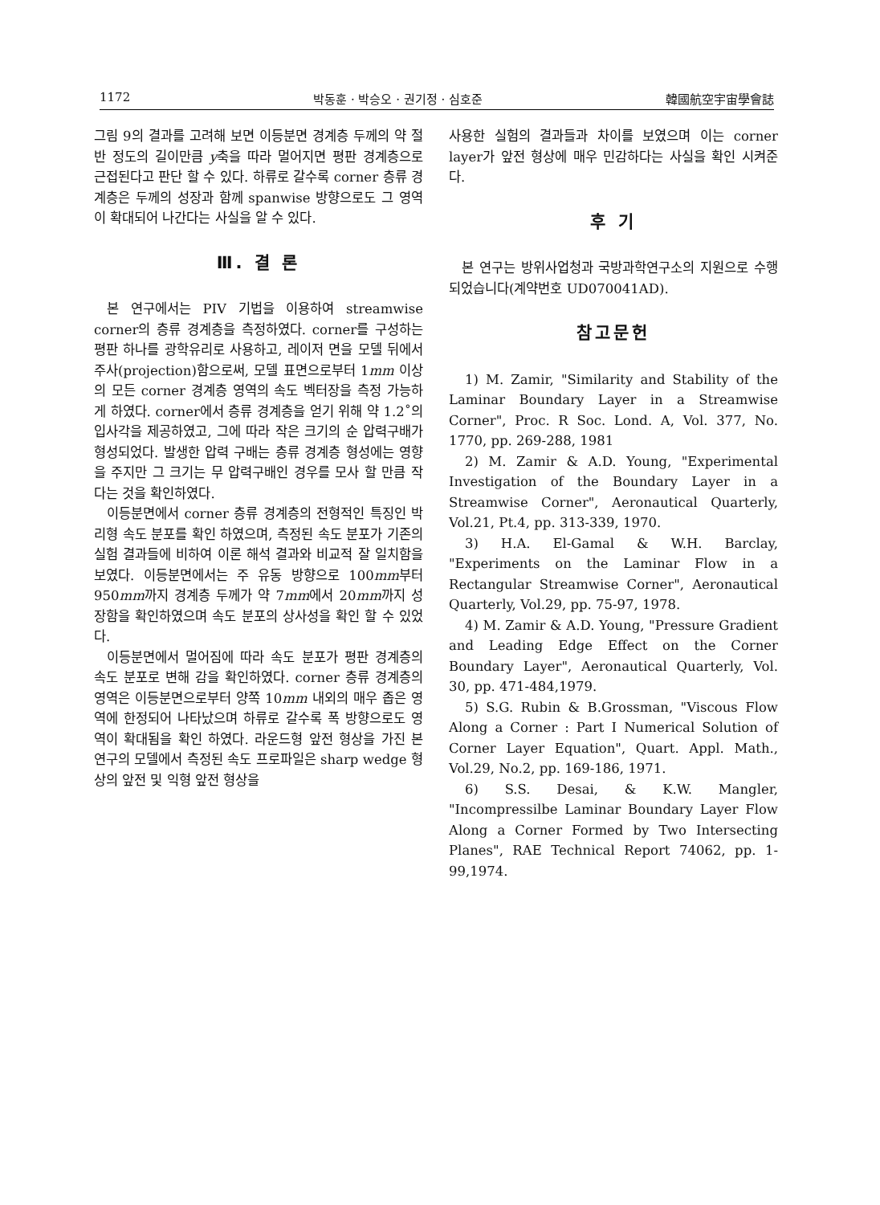1172 박동훈 · 박승오 · 권기정 · 심호준 韓國航空宇宙學會誌
그림 9의 결과를 고려해 보면 이등분면 경계층 두께의 약 절반 정도의 길이만큼 y축을 따라 멀어지면 평판 경계층으로 근접된다고 판단 할 수 있다. 하류로 갈수록 corner 층류 경계층은 두께의 성장과 함께 spanwise 방향으로도 그 영역이 확대되어 나간다는 사실을 알 수 있다.
Ⅲ. 결 론
본 연구에서는 PIV 기법을 이용하여 streamwise corner의 층류 경계층을 측정하였다. corner를 구성하는 평판 하나를 광학유리로 사용하고, 레이저 면을 모델 뒤에서 주사(projection)함으로써, 모델 표면으로부터 1mm 이상의 모든 corner 경계층 영역의 속도 벡터장을 측정 가능하게 하였다. corner에서 층류 경계층을 얻기 위해 약 1.2˚의 입사각을 제공하였고, 그에 따라 작은 크기의 순 압력구배가 형성되었다. 발생한 압력 구배는 층류 경계층 형성에는 영향을 주지만 그 크기는 무 압력구배인 경우를 모사 할 만큼 작다는 것을 확인하였다.
이등분면에서 corner 층류 경계층의 전형적인 특징인 박리형 속도 분포를 확인 하였으며, 측정된 속도 분포가 기존의 실험 결과들에 비하여 이론 해석 결과와 비교적 잘 일치함을 보였다. 이등분면에서는 주 유동 방향으로 100mm부터 950mm까지 경계층 두께가 약 7mm에서 20mm까지 성장함을 확인하였으며 속도 분포의 상사성을 확인 할 수 있었다.
이등분면에서 멀어짐에 따라 속도 분포가 평판 경계층의 속도 분포로 변해 감을 확인하였다. corner 층류 경계층의 영역은 이등분면으로부터 양쪽 10mm 내외의 매우 좁은 영역에 한정되어 나타났으며 하류로 갈수록 폭 방향으로도 영역이 확대됨을 확인 하였다. 라운드형 앞전 형상을 가진 본 연구의 모델에서 측정된 속도 프로파일은 sharp wedge 형상의 앞전 및 익형 앞전 형상을
사용한 실험의 결과들과 차이를 보였으며 이는 corner layer가 앞전 형상에 매우 민감하다는 사실을 확인 시켜준다.
후 기
본 연구는 방위사업청과 국방과학연구소의 지원으로 수행되었습니다(계약번호 UD070041AD).
참고문헌
1) M. Zamir, "Similarity and Stability of the Laminar Boundary Layer in a Streamwise Corner", Proc. R Soc. Lond. A, Vol. 377, No. 1770, pp. 269-288, 1981
2) M. Zamir & A.D. Young, "Experimental Investigation of the Boundary Layer in a Streamwise Corner", Aeronautical Quarterly, Vol.21, Pt.4, pp. 313-339, 1970.
3) H.A. El-Gamal & W.H. Barclay, "Experiments on the Laminar Flow in a Rectangular Streamwise Corner", Aeronautical Quarterly, Vol.29, pp. 75-97, 1978.
4) M. Zamir & A.D. Young, "Pressure Gradient and Leading Edge Effect on the Corner Boundary Layer", Aeronautical Quarterly, Vol. 30, pp. 471-484,1979.
5) S.G. Rubin & B.Grossman, "Viscous Flow Along a Corner : Part I Numerical Solution of Corner Layer Equation", Quart. Appl. Math., Vol.29, No.2, pp. 169-186, 1971.
6) S.S. Desai, & K.W. Mangler, "Incompressilbe Laminar Boundary Layer Flow Along a Corner Formed by Two Intersecting Planes", RAE Technical Report 74062, pp. 1-99,1974.